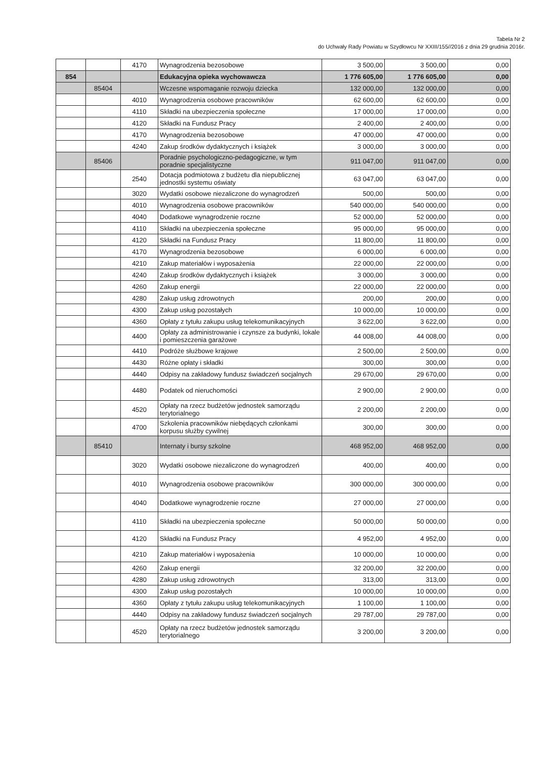Tabela Nr 2
do Uchwały Rady Powiatu w Szydłowcu Nr XXIII/155//2016 z dnia 29 grudnia 2016r.
| | | 4170 | Wynagrodzenia bezosobowe | 3 500,00 | 3 500,00 | 0,00 |
| 854 | | | Edukacyjna opieka wychowawcza | 1 776 605,00 | 1 776 605,00 | 0,00 |
| | 85404 | | Wczesne wspomaganie rozwoju dziecka | 132 000,00 | 132 000,00 | 0,00 |
| | | 4010 | Wynagrodzenia osobowe pracowników | 62 600,00 | 62 600,00 | 0,00 |
| | | 4110 | Składki na ubezpieczenia społeczne | 17 000,00 | 17 000,00 | 0,00 |
| | | 4120 | Składki na Fundusz Pracy | 2 400,00 | 2 400,00 | 0,00 |
| | | 4170 | Wynagrodzenia bezosobowe | 47 000,00 | 47 000,00 | 0,00 |
| | | 4240 | Zakup środków dydaktycznych i książek | 3 000,00 | 3 000,00 | 0,00 |
| | 85406 | | Poradnie psychologiczno-pedagogiczne, w tym poradnie specjalistyczne | 911 047,00 | 911 047,00 | 0,00 |
| | | 2540 | Dotacja podmiotowa z budżetu dla niepublicznej jednostki systemu oświaty | 63 047,00 | 63 047,00 | 0,00 |
| | | 3020 | Wydatki osobowe niezaliczone do wynagrodzeń | 500,00 | 500,00 | 0,00 |
| | | 4010 | Wynagrodzenia osobowe pracowników | 540 000,00 | 540 000,00 | 0,00 |
| | | 4040 | Dodatkowe wynagrodzenie roczne | 52 000,00 | 52 000,00 | 0,00 |
| | | 4110 | Składki na ubezpieczenia społeczne | 95 000,00 | 95 000,00 | 0,00 |
| | | 4120 | Składki na Fundusz Pracy | 11 800,00 | 11 800,00 | 0,00 |
| | | 4170 | Wynagrodzenia bezosobowe | 6 000,00 | 6 000,00 | 0,00 |
| | | 4210 | Zakup materiałów i wyposażenia | 22 000,00 | 22 000,00 | 0,00 |
| | | 4240 | Zakup środków dydaktycznych i książek | 3 000,00 | 3 000,00 | 0,00 |
| | | 4260 | Zakup energii | 22 000,00 | 22 000,00 | 0,00 |
| | | 4280 | Zakup usług zdrowotnych | 200,00 | 200,00 | 0,00 |
| | | 4300 | Zakup usług pozostałych | 10 000,00 | 10 000,00 | 0,00 |
| | | 4360 | Opłaty z tytułu zakupu usług telekomunikacyjnych | 3 622,00 | 3 622,00 | 0,00 |
| | | 4400 | Opłaty za administrowanie i czynsze za budynki, lokale i pomieszczenia garażowe | 44 008,00 | 44 008,00 | 0,00 |
| | | 4410 | Podróże służbowe krajowe | 2 500,00 | 2 500,00 | 0,00 |
| | | 4430 | Różne opłaty i składki | 300,00 | 300,00 | 0,00 |
| | | 4440 | Odpisy na zakładowy fundusz świadczeń socjalnych | 29 670,00 | 29 670,00 | 0,00 |
| | | 4480 | Podatek od nieruchomości | 2 900,00 | 2 900,00 | 0,00 |
| | | 4520 | Opłaty na rzecz budżetów jednostek samorządu terytorialnego | 2 200,00 | 2 200,00 | 0,00 |
| | | 4700 | Szkolenia pracowników niebędących członkami korpusu służby cywilnej | 300,00 | 300,00 | 0,00 |
| | 85410 | | Internaty i bursy szkolne | 468 952,00 | 468 952,00 | 0,00 |
| | | 3020 | Wydatki osobowe niezaliczone do wynagrodzeń | 400,00 | 400,00 | 0,00 |
| | | 4010 | Wynagrodzenia osobowe pracowników | 300 000,00 | 300 000,00 | 0,00 |
| | | 4040 | Dodatkowe wynagrodzenie roczne | 27 000,00 | 27 000,00 | 0,00 |
| | | 4110 | Składki na ubezpieczenia społeczne | 50 000,00 | 50 000,00 | 0,00 |
| | | 4120 | Składki na Fundusz Pracy | 4 952,00 | 4 952,00 | 0,00 |
| | | 4210 | Zakup materiałów i wyposażenia | 10 000,00 | 10 000,00 | 0,00 |
| | | 4260 | Zakup energii | 32 200,00 | 32 200,00 | 0,00 |
| | | 4280 | Zakup usług zdrowotnych | 313,00 | 313,00 | 0,00 |
| | | 4300 | Zakup usług pozostałych | 10 000,00 | 10 000,00 | 0,00 |
| | | 4360 | Opłaty z tytułu zakupu usług telekomunikacyjnych | 1 100,00 | 1 100,00 | 0,00 |
| | | 4440 | Odpisy na zakładowy fundusz świadczeń socjalnych | 29 787,00 | 29 787,00 | 0,00 |
| | | 4520 | Opłaty na rzecz budżetów jednostek samorządu terytorialnego | 3 200,00 | 3 200,00 | 0,00 |